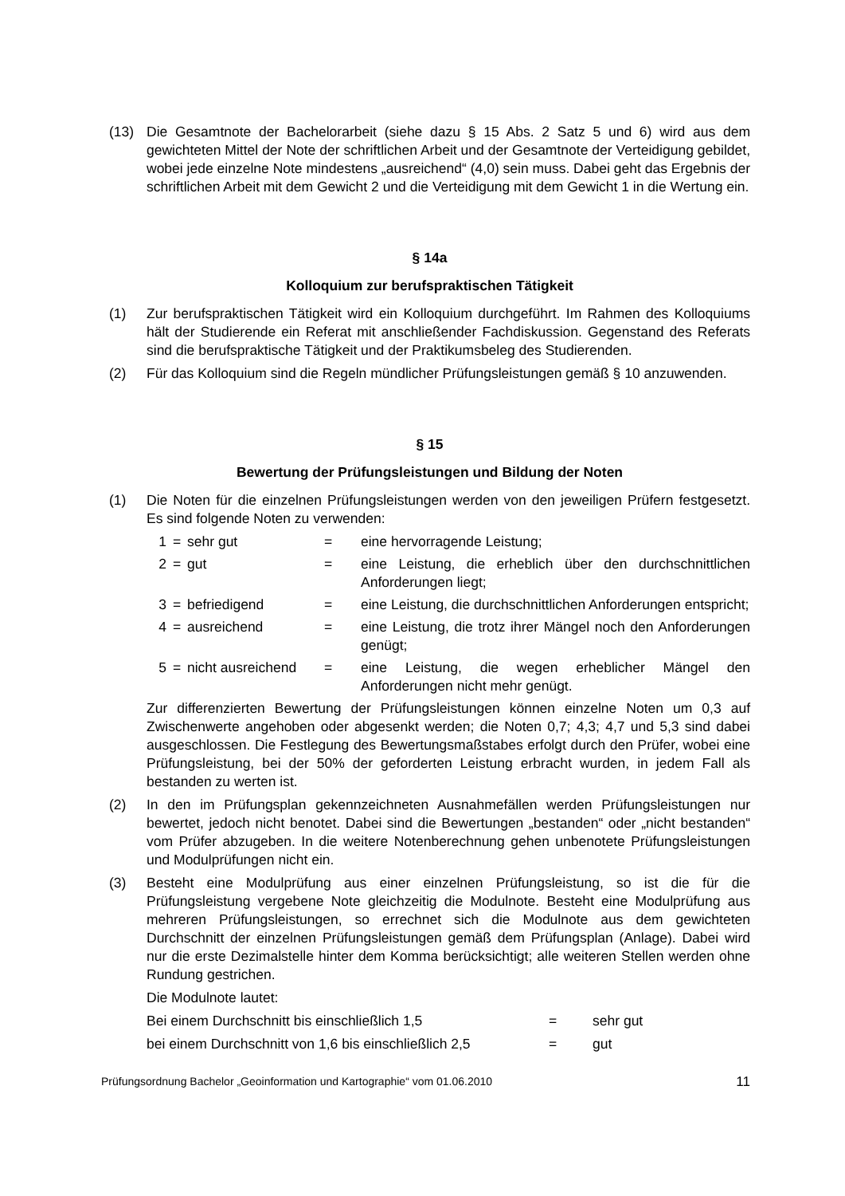(13) Die Gesamtnote der Bachelorarbeit (siehe dazu § 15 Abs. 2 Satz 5 und 6) wird aus dem gewichteten Mittel der Note der schriftlichen Arbeit und der Gesamtnote der Verteidigung gebildet, wobei jede einzelne Note mindestens „ausreichend“ (4,0) sein muss. Dabei geht das Ergebnis der schriftlichen Arbeit mit dem Gewicht 2 und die Verteidigung mit dem Gewicht 1 in die Wertung ein.
§ 14a
Kolloquium zur berufspraktischen Tätigkeit
(1) Zur berufspraktischen Tätigkeit wird ein Kolloquium durchgeführt. Im Rahmen des Kolloquiums hält der Studierende ein Referat mit anschließender Fachdiskussion. Gegenstand des Referats sind die berufspraktische Tätigkeit und der Praktikumsbeleg des Studierenden.
(2) Für das Kolloquium sind die Regeln mündlicher Prüfungsleistungen gemäß § 10 anzuwenden.
§ 15
Bewertung der Prüfungsleistungen und Bildung der Noten
(1) Die Noten für die einzelnen Prüfungsleistungen werden von den jeweiligen Prüfern festgesetzt. Es sind folgende Noten zu verwenden:
1 = sehr gut = eine hervorragende Leistung;
2 = gut = eine Leistung, die erheblich über den durchschnittlichen Anforderungen liegt;
3 = befriedigend = eine Leistung, die durchschnittlichen Anforderungen entspricht;
4 = ausreichend = eine Leistung, die trotz ihrer Mängel noch den Anforderungen genügt;
5 = nicht ausreichend
= eine Leistung, die wegen erheblicher Mängel den Anforderungen nicht mehr genügt.
Zur differenzierten Bewertung der Prüfungsleistungen können einzelne Noten um 0,3 auf Zwischenwerte angehoben oder abgesenkt werden; die Noten 0,7; 4,3; 4,7 und 5,3 sind dabei ausgeschlossen. Die Festlegung des Bewertungsmaßstabes erfolgt durch den Prüfer, wobei eine Prüfungsleistung, bei der 50% der geforderten Leistung erbracht wurden, in jedem Fall als bestanden zu werten ist.
(2) In den im Prüfungsplan gekennzeichneten Ausnahmefällen werden Prüfungsleistungen nur bewertet, jedoch nicht benotet. Dabei sind die Bewertungen „bestanden“ oder „nicht bestanden“ vom Prüfer abzugeben. In die weitere Notenberechnung gehen unbenotete Prüfungsleistungen und Modulprüfungen nicht ein.
(3) Besteht eine Modulprüfung aus einer einzelnen Prüfungsleistung, so ist die für die Prüfungsleistung vergebene Note gleichzeitig die Modulnote. Besteht eine Modulprüfung aus mehreren Prüfungsleistungen, so errechnet sich die Modulnote aus dem gewichteten Durchschnitt der einzelnen Prüfungsleistungen gemäß dem Prüfungsplan (Anlage). Dabei wird nur die erste Dezimalstelle hinter dem Komma berücksichtigt; alle weiteren Stellen werden ohne Rundung gestrichen.
Die Modulnote lautet:
Bei einem Durchschnitt bis einschließlich 1,5 = sehr gut
bei einem Durchschnitt von 1,6 bis einschließlich 2,5
= gut
Prüfungsordnung Bachelor „Geoinformation und Kartographie“ vom 01.06.2010 11